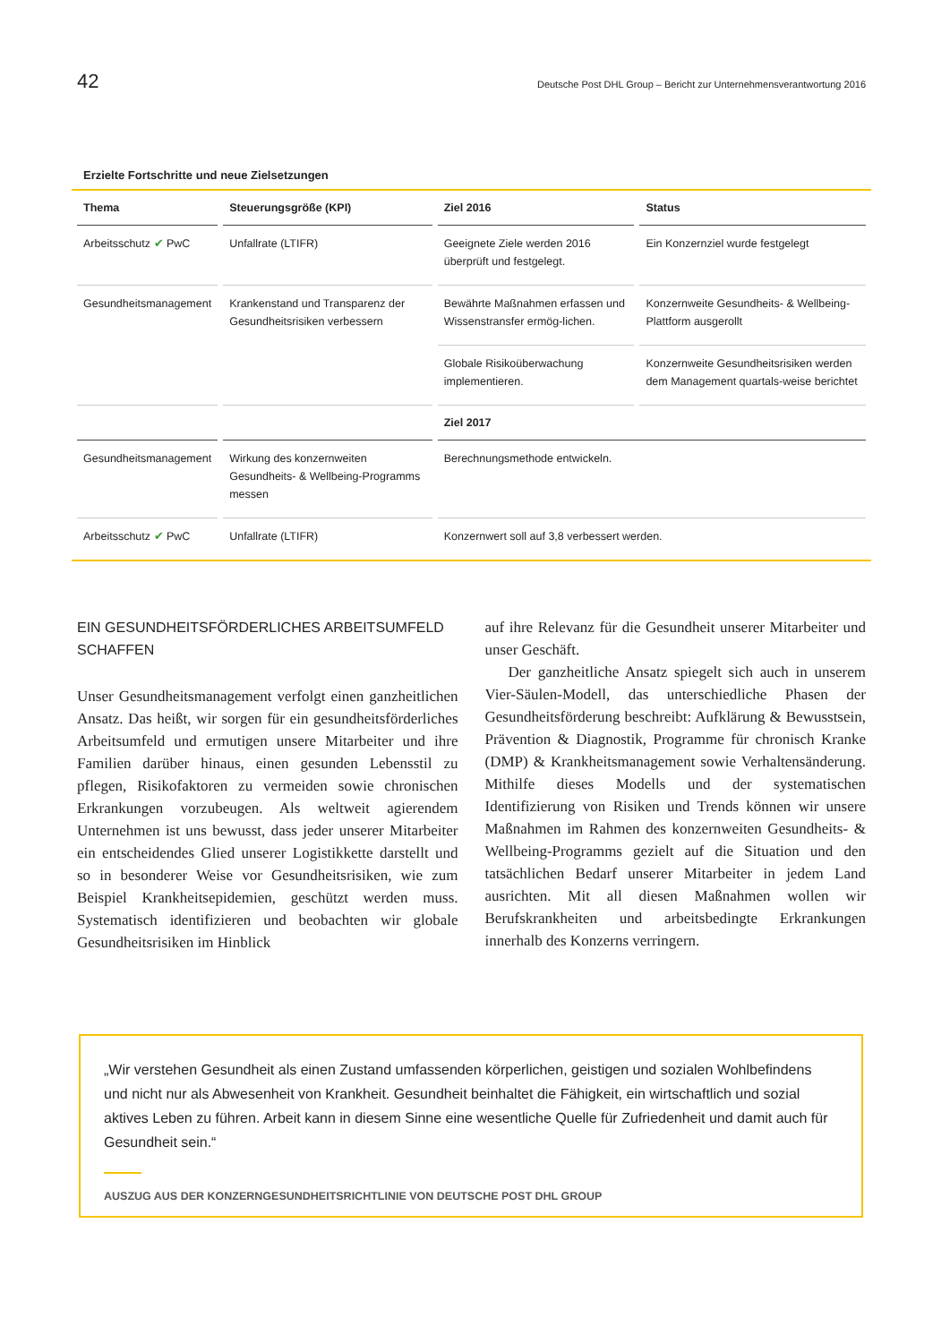42 Deutsche Post DHL Group – Bericht zur Unternehmensverantwortung 2016
Erzielte Fortschritte und neue Zielsetzungen
| Thema | Steuerungsgröße (KPI) | Ziel 2016 | Status |
| --- | --- | --- | --- |
| Arbeitsschutz ✔ PwC | Unfallrate (LTIFR) | Geeignete Ziele werden 2016 überprüft und festgelegt. | Ein Konzernziel wurde festgelegt |
| Gesundheitsmanagement | Krankenstand und Transparenz der Gesundheitsrisiken verbessern | Bewährte Maßnahmen erfassen und Wissenstransfer ermög-lichen. | Konzernweite Gesundheits- & Wellbeing-Plattform ausgerollt |
| | | Globale Risikoüberwachung implementieren. | Konzernweite Gesundheitsrisiken werden dem Management quartals-weise berichtet |
| | | Ziel 2017 | |
| Gesundheitsmanagement | Wirkung des konzernweiten Gesundheits- & Wellbeing-Programms messen | Berechnungsmethode entwickeln. | |
| Arbeitsschutz ✔ PwC | Unfallrate (LTIFR) | Konzernwert soll auf 3,8 verbessert werden. | |
EIN GESUNDHEITSFÖRDERLICHES ARBEITSUMFELD SCHAFFEN
Unser Gesundheitsmanagement verfolgt einen ganzheitlichen Ansatz. Das heißt, wir sorgen für ein gesundheitsförderliches Arbeitsumfeld und ermutigen unsere Mitarbeiter und ihre Familien darüber hinaus, einen gesunden Lebensstil zu pflegen, Risikofaktoren zu vermeiden sowie chronischen Erkrankungen vorzubeugen. Als weltweit agierendem Unternehmen ist uns bewusst, dass jeder unserer Mitarbeiter ein entscheidendes Glied unserer Logistikkette darstellt und so in besonderer Weise vor Gesundheitsrisiken, wie zum Beispiel Krankheitsepidemien, geschützt werden muss. Systematisch identifizieren und beobachten wir globale Gesundheitsrisiken im Hinblick
auf ihre Relevanz für die Gesundheit unserer Mitarbeiter und unser Geschäft.
Der ganzheitliche Ansatz spiegelt sich auch in unserem Vier-Säulen-Modell, das unterschiedliche Phasen der Gesundheitsförderung beschreibt: Aufklärung & Bewusstsein, Prävention & Diagnostik, Programme für chronisch Kranke (DMP) & Krankheitsmanagement sowie Verhaltensänderung. Mithilfe dieses Modells und der systematischen Identifizierung von Risiken und Trends können wir unsere Maßnahmen im Rahmen des konzernweiten Gesundheits- & Wellbeing-Programms gezielt auf die Situation und den tatsächlichen Bedarf unserer Mitarbeiter in jedem Land ausrichten. Mit all diesen Maßnahmen wollen wir Berufskrankheiten und arbeitsbedingte Erkrankungen innerhalb des Konzerns verringern.
„Wir verstehen Gesundheit als einen Zustand umfassenden körperlichen, geistigen und sozialen Wohlbefindens und nicht nur als Abwesenheit von Krankheit. Gesundheit beinhaltet die Fähigkeit, ein wirtschaftlich und sozial aktives Leben zu führen. Arbeit kann in diesem Sinne eine wesentliche Quelle für Zufriedenheit und damit auch für Gesundheit sein.“
AUSZUG AUS DER KONZERNGESUNDHEITSRICHTLINIE VON DEUTSCHE POST DHL GROUP